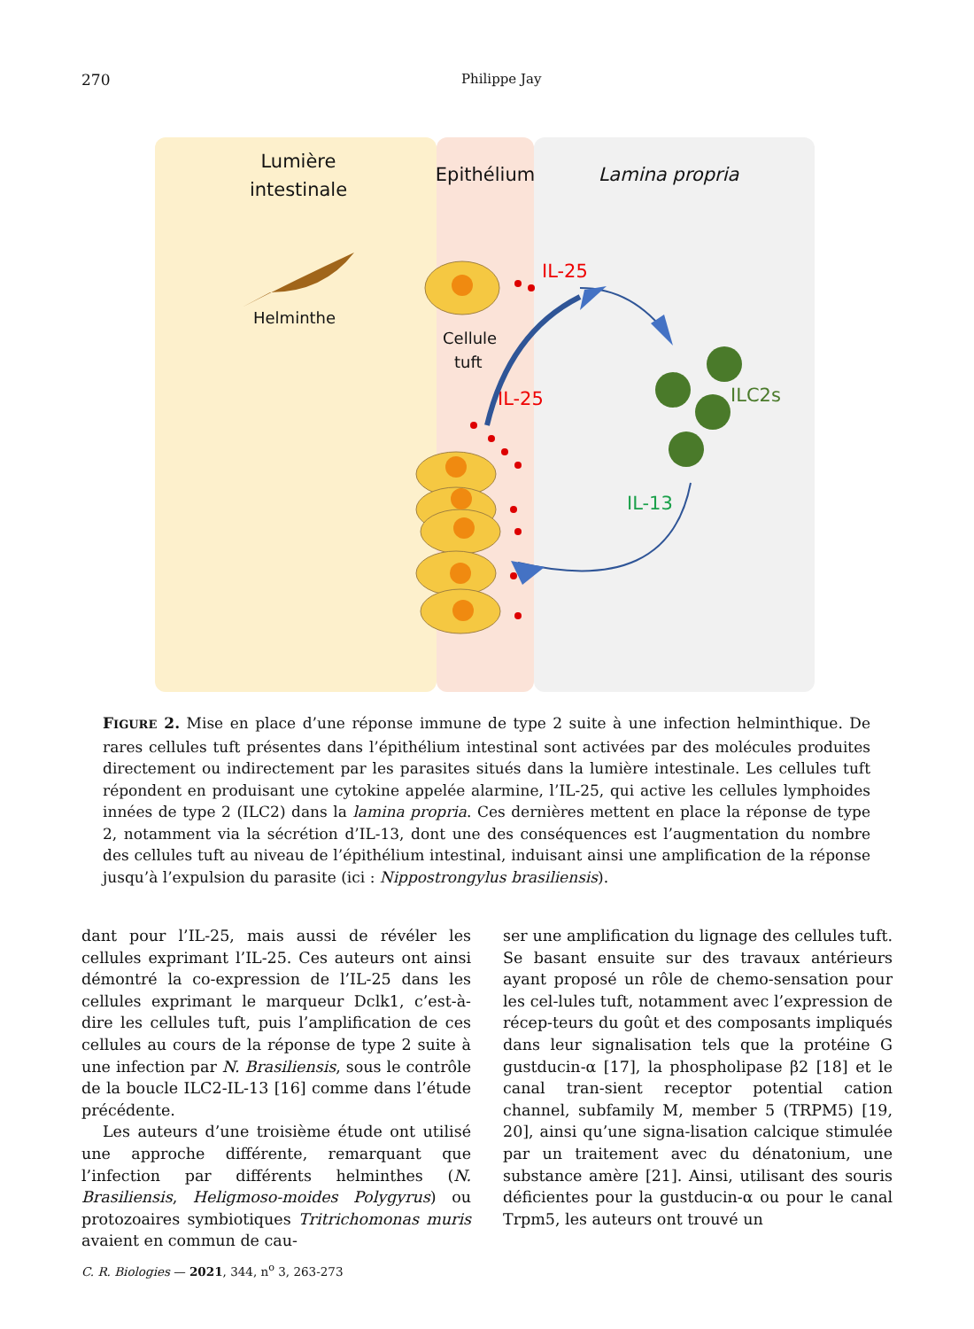270
Philippe Jay
Lumière
intestinale
Epithélium
Lamina propria
Helminthe
Cellule
tuft
IL-25
IL-25
ILC2s
IL-13
FIGURE 2. Mise en place d’une réponse immune de type 2 suite à une infection helminthique. De rares cellules tuft présentes dans l’épithélium intestinal sont activées par des molécules produites directement ou indirectement par les parasites situés dans la lumière intestinale. Les cellules tuft répondent en produisant une cytokine appelée alarmine, l’IL-25, qui active les cellules lymphoides innées de type 2 (ILC2) dans la lamina propria. Ces dernières mettent en place la réponse de type 2, notamment via la sécrétion d’IL-13, dont une des conséquences est l’augmentation du nombre des cellules tuft au niveau de l’épithélium intestinal, induisant ainsi une amplification de la réponse jusqu’à l’expulsion du parasite (ici : Nippostrongylus brasiliensis).
dant pour l’IL-25, mais aussi de révéler les cellules exprimant l’IL-25. Ces auteurs ont ainsi démontré la co-expression de l’IL-25 dans les cellules exprimant le marqueur Dclk1, c’est-à-dire les cellules tuft, puis l’amplification de ces cellules au cours de la réponse de type 2 suite à une infection par N. Brasiliensis, sous le contrôle de la boucle ILC2-IL-13 [16] comme dans l’étude précédente.
Les auteurs d’une troisième étude ont utilisé une approche différente, remarquant que l’infection par différents helminthes (N. Brasiliensis, Heligmoso-moides Polygyrus) ou protozoaires symbiotiques Tritrichomonas muris avaient en commun de cau-
ser une amplification du lignage des cellules tuft. Se basant ensuite sur des travaux antérieurs ayant proposé un rôle de chemo-sensation pour les cel-lules tuft, notamment avec l’expression de récep-teurs du goût et des composants impliqués dans leur signalisation tels que la protéine G gustducin-α [17], la phospholipase β2 [18] et le canal tran-sient receptor potential cation channel, subfamily M, member 5 (TRPM5) [19, 20], ainsi qu’une signa-lisation calcique stimulée par un traitement avec du dénatonium, une substance amère [21]. Ainsi, utilisant des souris déficientes pour la gustducin-α ou pour le canal Trpm5, les auteurs ont trouvé un
C. R. Biologies — 2021, 344, n<sup>o</sup> 3, 263-273